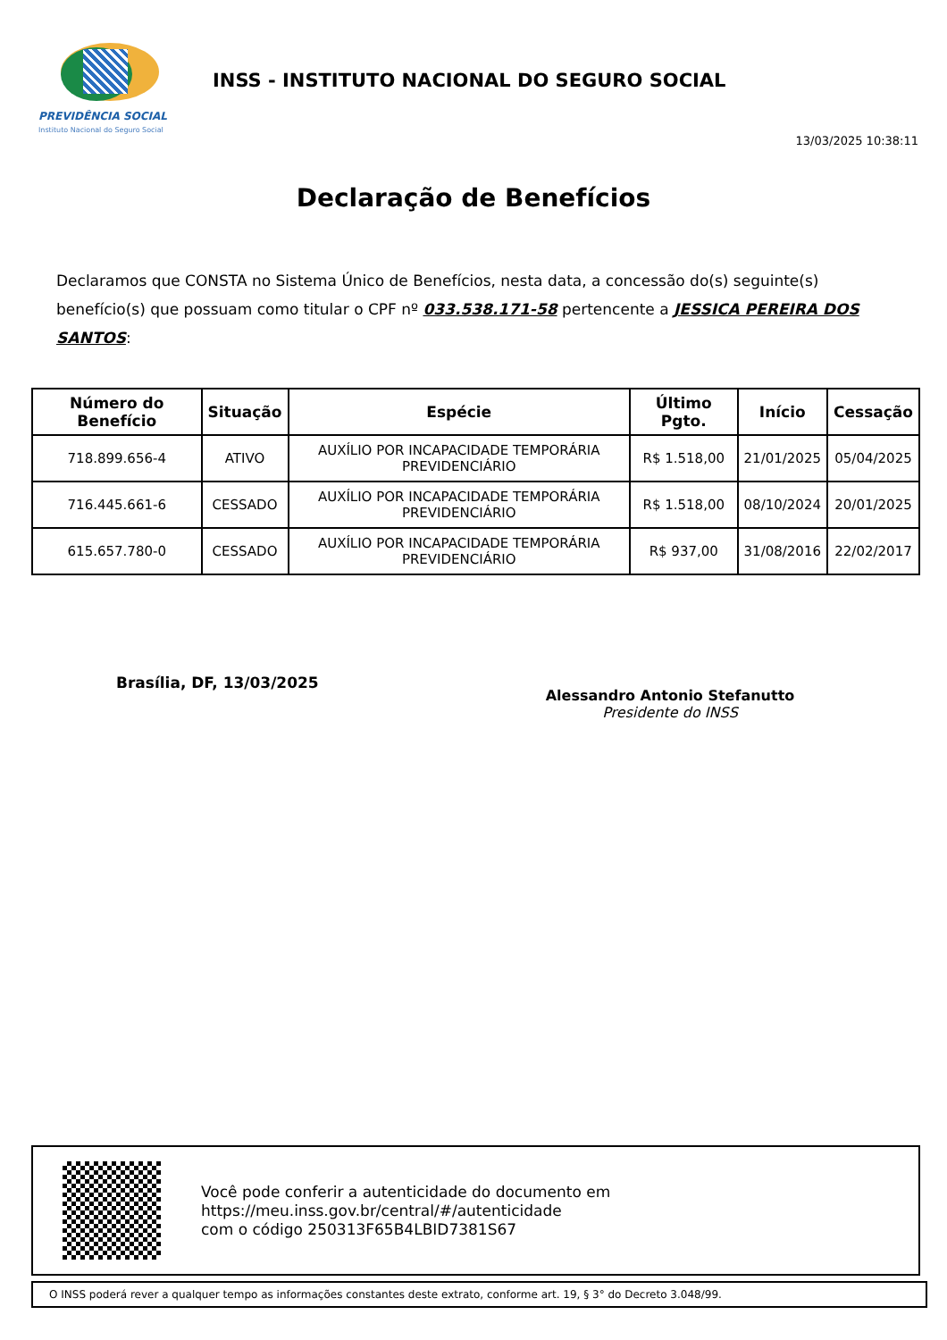PREVIDÊNCIA SOCIAL
Instituto Nacional do Seguro Social
INSS - INSTITUTO NACIONAL DO SEGURO SOCIAL
13/03/2025 10:38:11
Declaração de Benefícios
Declaramos que CONSTA no Sistema Único de Benefícios, nesta data, a concessão do(s) seguinte(s) benefício(s) que possuam como titular o CPF nº 033.538.171-58 pertencente a JESSICA PEREIRA DOS SANTOS:
| Número do Benefício | Situação | Espécie | Último Pgto. | Início | Cessação |
| --- | --- | --- | --- | --- | --- |
| 718.899.656-4 | ATIVO | AUXÍLIO POR INCAPACIDADE TEMPORÁRIA PREVIDENCIÁRIO | R$ 1.518,00 | 21/01/2025 | 05/04/2025 |
| 716.445.661-6 | CESSADO | AUXÍLIO POR INCAPACIDADE TEMPORÁRIA PREVIDENCIÁRIO | R$ 1.518,00 | 08/10/2024 | 20/01/2025 |
| 615.657.780-0 | CESSADO | AUXÍLIO POR INCAPACIDADE TEMPORÁRIA PREVIDENCIÁRIO | R$ 937,00 | 31/08/2016 | 22/02/2017 |
Brasília, DF, 13/03/2025
Alessandro Antonio Stefanutto
Presidente do INSS
Você pode conferir a autenticidade do documento em
https://meu.inss.gov.br/central/#/autenticidade
com o código 250313F65B4LBID7381S67
O INSS poderá rever a qualquer tempo as informações constantes deste extrato, conforme art. 19, § 3° do Decreto 3.048/99.